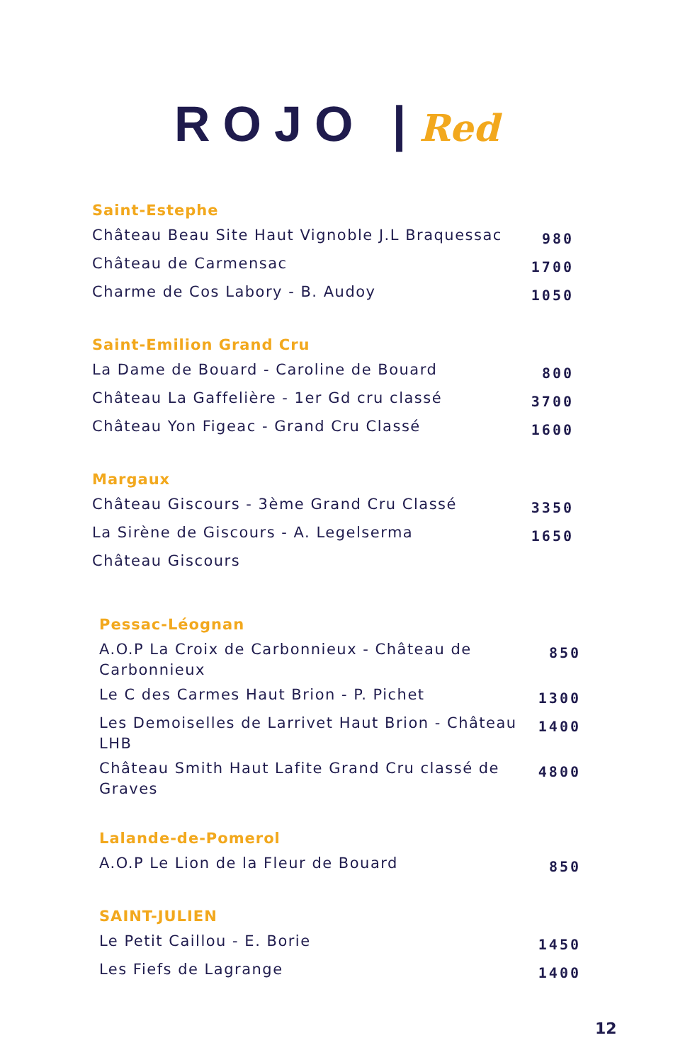ROJO |Red
Saint-Estephe
| Château Beau Site Haut Vignoble J.L Braquessac | 980 |
| Château de Carmensac | 1700 |
| Charme de Cos Labory - B. Audoy | 1050 |
Saint-Emilion Grand Cru
| La Dame de Bouard - Caroline de Bouard | 800 |
| Château La Gaffelière - 1er Gd cru classé | 3700 |
| Château Yon Figeac - Grand Cru Classé | 1600 |
Margaux
| Château Giscours - 3ème Grand Cru Classé | 3350 |
| La Sirène de Giscours - A. Legelserma | 1650 |
| Château Giscours | |
Pessac-Léognan
| A.O.P La Croix de Carbonnieux - Château de Carbonnieux | 850 |
| Le C des Carmes Haut Brion - P. Pichet | 1300 |
| Les Demoiselles de Larrivet Haut Brion - Château LHB | 1400 |
| Château Smith Haut Lafite Grand Cru classé de Graves | 4800 |
Lalande-de-Pomerol
| A.O.P Le Lion de la Fleur de Bouard | 850 |
SAINT-JULIEN
| Le Petit Caillou - E. Borie | 1450 |
| Les Fiefs de Lagrange | 1400 |
12